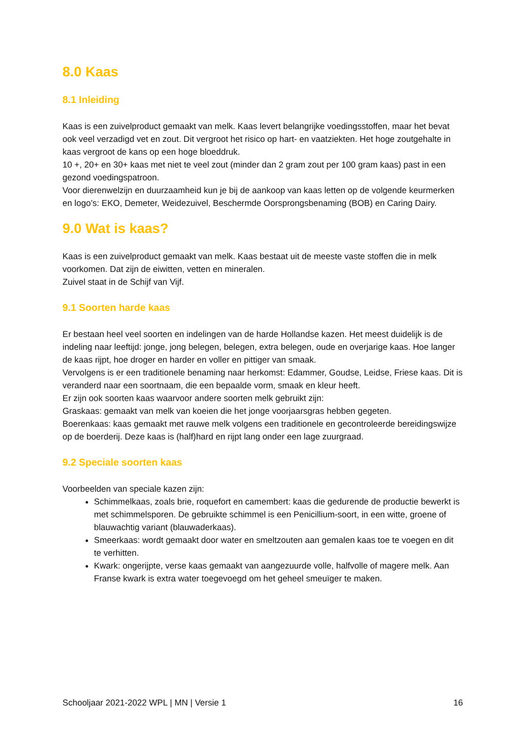8.0 Kaas
8.1 Inleiding
Kaas is een zuivelproduct gemaakt van melk. Kaas levert belangrijke voedingsstoffen, maar het bevat ook veel verzadigd vet en zout. Dit vergroot het risico op hart- en vaatziekten. Het hoge zoutgehalte in kaas vergroot de kans op een hoge bloeddruk.
10 +, 20+ en 30+ kaas met niet te veel zout (minder dan 2 gram zout per 100 gram kaas) past in een gezond voedingspatroon.
Voor dierenwelzijn en duurzaamheid kun je bij de aankoop van kaas letten op de volgende keurmerken en logo’s: EKO, Demeter, Weidezuivel, Beschermde Oorsprongsbenaming (BOB) en Caring Dairy.
9.0 Wat is kaas?
Kaas is een zuivelproduct gemaakt van melk. Kaas bestaat uit de meeste vaste stoffen die in melk voorkomen. Dat zijn de eiwitten, vetten en mineralen.
Zuivel staat in de Schijf van Vijf.
9.1 Soorten harde kaas
Er bestaan heel veel soorten en indelingen van de harde Hollandse kazen. Het meest duidelijk is de indeling naar leeftijd: jonge, jong belegen, belegen, extra belegen, oude en overjarige kaas. Hoe langer de kaas rijpt, hoe droger en harder en voller en pittiger van smaak.
Vervolgens is er een traditionele benaming naar herkomst: Edammer, Goudse, Leidse, Friese kaas. Dit is veranderd naar een soortnaam, die een bepaalde vorm, smaak en kleur heeft.
Er zijn ook soorten kaas waarvoor andere soorten melk gebruikt zijn:
Graskaas: gemaakt van melk van koeien die het jonge voorjaarsgras hebben gegeten.
Boerenkaas: kaas gemaakt met rauwe melk volgens een traditionele en gecontroleerde bereidingswijze op de boerderij. Deze kaas is (half)hard en rijpt lang onder een lage zuurgraad.
9.2 Speciale soorten kaas
Voorbeelden van speciale kazen zijn:
Schimmelkaas, zoals brie, roquefort en camembert: kaas die gedurende de productie bewerkt is met schimmelsporen. De gebruikte schimmel is een Penicillium-soort, in een witte, groene of blauwachtig variant (blauwaderkaas).
Smeerkaas: wordt gemaakt door water en smeltzouten aan gemalen kaas toe te voegen en dit te verhitten.
Kwark: ongerijpte, verse kaas gemaakt van aangezuurde volle, halfvolle of magere melk. Aan Franse kwark is extra water toegevoegd om het geheel smeuïger te maken.
Schooljaar 2021-2022 WPL | MN | Versie 1 16